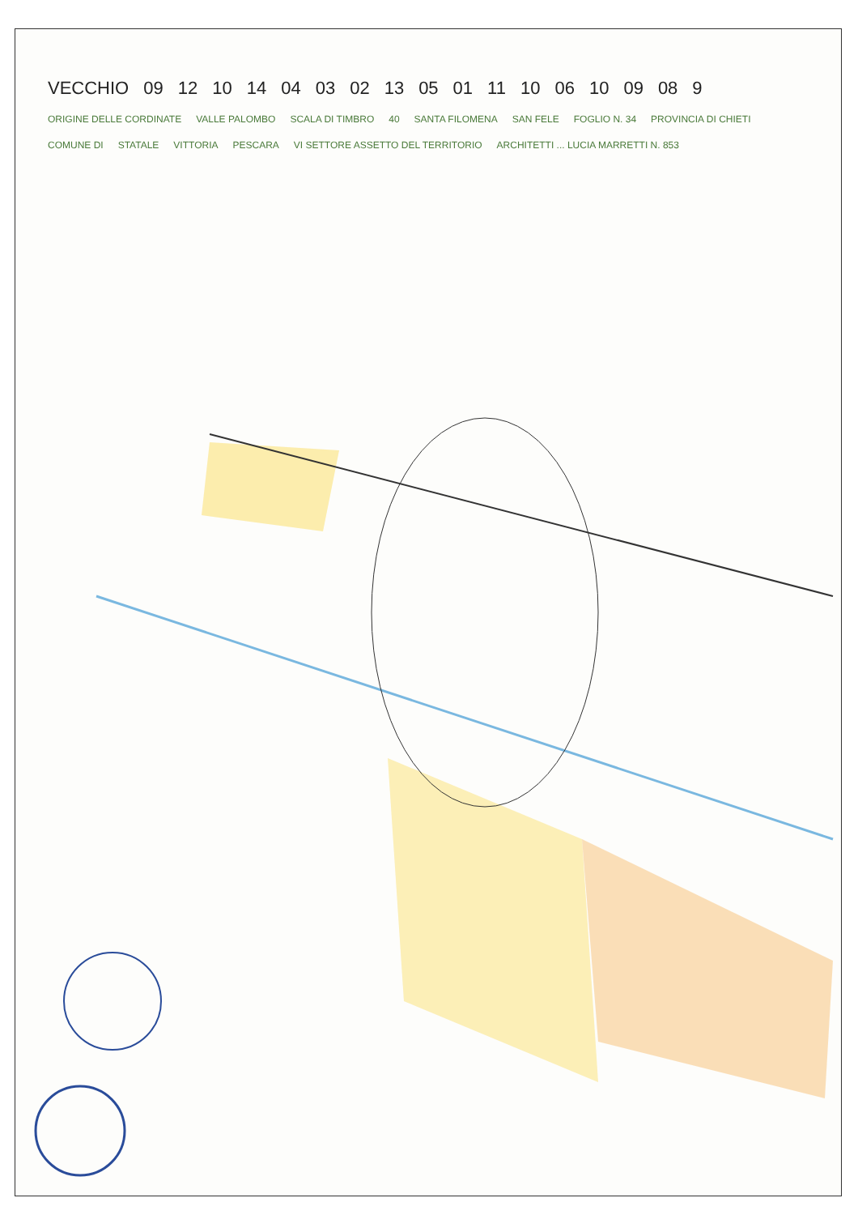VECCHIO 09 12 10 14 04 03 02 13 05 01 11 10 06 10 09 08 9 ORIGINE DELLE CORDINATE VALLE PALOMBO SCALA DI TIMBRO 40 SANTA FILOMENA SAN FELE FOGLIO N. 34 PROVINCIA DI CHIETI COMUNE DI STATALE VITTORIA PESCARA VI SETTORE ASSETTO DEL TERRITORIO ARCHITETTI ... LUCIA MARRETTI N. 853